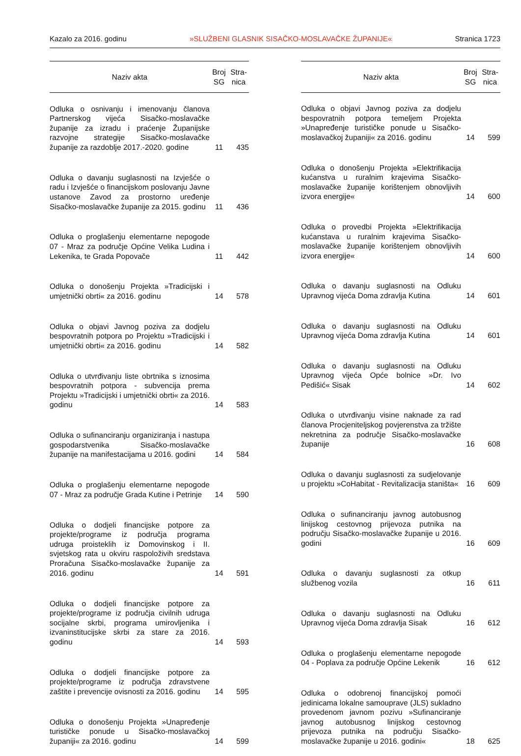Kazalo za 2016. godinu »SLUŽBENI GLASNIK SISAČKO-MOSLAVAČKE ŽUPANIJE« Stranica 1723
| Naziv akta | Broj SG | Stra- nica |
| --- | --- | --- |
| Odluka o osnivanju i imenovanju članova Partnerskog vijeća Sisačko-moslavačke županije za izradu i praćenje Županijske razvojne strategije Sisačko-moslavačke županije za razdoblje 2017.-2020. godine | 11 | 435 |
| Odluka o davanju suglasnosti na Izvješće o radu i Izvješće o financijskom poslovanju Javne ustanove Zavod za prostorno uređenje Sisačko-moslavačke županije za 2015. godinu | 11 | 436 |
| Odluka o proglašenju elementarne nepogode 07 - Mraz za područje Općine Velika Ludina i Lekenika, te Grada Popovače | 11 | 442 |
| Odluka o donošenju Projekta »Tradicijski i umjetnički obrti« za 2016. godinu | 14 | 578 |
| Odluka o objavi Javnog poziva za dodjelu bespovratnih potpora po Projektu »Tradicijski i umjetnički obrti« za 2016. godinu | 14 | 582 |
| Odluka o utvrđivanju liste obrtnika s iznosima bespovratnih potpora - subvencija prema Projektu »Tradicijski i umjetnički obrti« za 2016. godinu | 14 | 583 |
| Odluka o sufinanciranju organiziranja i nastupa gospodarstvenika Sisačko-moslavačke županije na manifestacijama u 2016. godini | 14 | 584 |
| Odluka o proglašenju elementarne nepogode 07 - Mraz za područje Grada Kutine i Petrinje | 14 | 590 |
| Odluka o dodjeli financijske potpore za projekte/programe iz područja programa udruga proisteklih iz Domovinskog i II. svjetskog rata u okviru raspoloživih sredstava Proračuna Sisačko-moslavačke županije za 2016. godinu | 14 | 591 |
| Odluka o dodjeli financijske potpore za projekte/programe iz područja civilnih udruga socijalne skrbi, programa umirovljenika i izvaninstitucijske skrbi za stare za 2016. godinu | 14 | 593 |
| Odluka o dodjeli financijske potpore za projekte/programe iz područja zdravstvene zaštite i prevencije ovisnosti za 2016. godinu | 14 | 595 |
| Odluka o donošenju Projekta »Unapređenje turističke ponude u Sisačko-moslavačkoj županiji« za 2016. godinu | 14 | 599 |
| Naziv akta | Broj SG | Stra- nica |
| --- | --- | --- |
| Odluka o objavi Javnog poziva za dodjelu bespovratnih potpora temeljem Projekta »Unapređenje turističke ponude u Sisačko-moslavačkoj županiji« za 2016. godinu | 14 | 599 |
| Odluka o donošenju Projekta »Elektrifikacija kućanstva u ruralnim krajevima Sisačko-moslavačke županije korištenjem obnovljivih izvora energije« | 14 | 600 |
| Odluka o provedbi Projekta »Elektrifikacija kućanstava u ruralnim krajevima Sisačko-moslavačke županije korištenjem obnovljivih izvora energije« | 14 | 600 |
| Odluka o davanju suglasnosti na Odluku Upravnog vijeća Doma zdravlja Kutina | 14 | 601 |
| Odluka o davanju suglasnosti na Odluku Upravnog vijeća Doma zdravlja Kutina | 14 | 601 |
| Odluka o davanju suglasnosti na Odluku Upravnog vijeća Opće bolnice »Dr. Ivo Pedišić« Sisak | 14 | 602 |
| Odluka o utvrđivanju visine naknade za rad članova Procjeniteljskog povjerenstva za tržište nekretnina za područje Sisačko-moslavačke županije | 16 | 608 |
| Odluka o davanju suglasnosti za sudjelovanje u projektu »CoHabitat - Revitalizacija staništa« | 16 | 609 |
| Odluka o sufinanciranju javnog autobusnog linijskog cestovnog prijevoza putnika na području Sisačko-moslavačke županije u 2016. godini | 16 | 609 |
| Odluka o davanju suglasnosti za otkup službenog vozila | 16 | 611 |
| Odluka o davanju suglasnosti na Odluku Upravnog vijeća Doma zdravlja Sisak | 16 | 612 |
| Odluka o proglašenju elementarne nepogode 04 - Poplava za područje Općine Lekenik | 16 | 612 |
| Odluka o odobrenoj financijskoj pomoći jedinicama lokalne samouprave (JLS) sukladno provedenom javnom pozivu »Sufinanciranje javnog autobusnog linijskog cestovnog prijevoza putnika na području Sisačko-moslavačke županije u 2016. godini« | 18 | 625 |